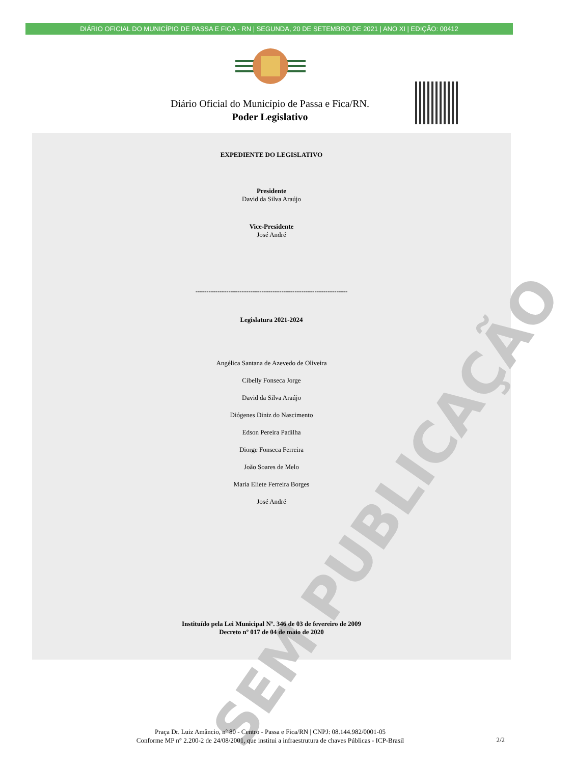DIÁRIO OFICIAL DO MUNICÍPIO DE PASSA E FICA - RN | SEGUNDA, 20 DE SETEMBRO DE 2021 | ANO XI | EDIÇÃO: 00412
Diário Oficial do Município de Passa e Fica/RN.
Poder Legislativo
SEM PUBLICAÇÃO
EXPEDIENTE DO LEGISLATIVO
Presidente
David da Silva Araújo
Vice-Presidente
José André
---------------------------------------------------------------------
Legislatura 2021-2024
Angélica Santana de Azevedo de Oliveira
Cibelly Fonseca Jorge
David da Silva Araújo
Diógenes Diniz do Nascimento
Edson Pereira Padilha
Diorge Fonseca Ferreira
João Soares de Melo
Maria Eliete Ferreira Borges
José André
Instituído pela Lei Municipal Nº. 346 de 03 de fevereiro de 2009
Decreto nº 017 de 04 de maio de 2020
Praça Dr. Luiz Amâncio, nº 80 - Centro - Passa e Fica/RN | CNPJ: 08.144.982/0001-05
Conforme MP n° 2.200-2 de 24/08/2001, que institui a infraestrutura de chaves Públicas - ICP-Brasil
2/2